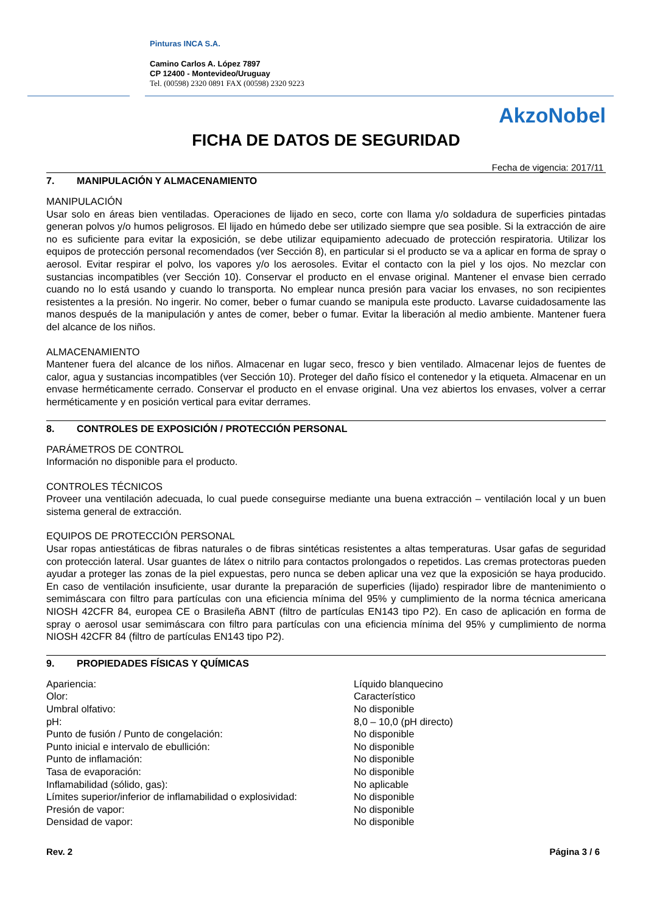Pinturas INCA S.A.
Camino Carlos A. López 7897
CP 12400 - Montevideo/Uruguay
Tel. (00598) 2320 0891 FAX (00598) 2320 9223
AkzoNobel
FICHA DE DATOS DE SEGURIDAD
Fecha de vigencia: 2017/11
7. MANIPULACIÓN Y ALMACENAMIENTO
MANIPULACIÓN
Usar solo en áreas bien ventiladas. Operaciones de lijado en seco, corte con llama y/o soldadura de superficies pintadas generan polvos y/o humos peligrosos. El lijado en húmedo debe ser utilizado siempre que sea posible. Si la extracción de aire no es suficiente para evitar la exposición, se debe utilizar equipamiento adecuado de protección respiratoria. Utilizar los equipos de protección personal recomendados (ver Sección 8), en particular si el producto se va a aplicar en forma de spray o aerosol. Evitar respirar el polvo, los vapores y/o los aerosoles. Evitar el contacto con la piel y los ojos. No mezclar con sustancias incompatibles (ver Sección 10). Conservar el producto en el envase original. Mantener el envase bien cerrado cuando no lo está usando y cuando lo transporta. No emplear nunca presión para vaciar los envases, no son recipientes resistentes a la presión. No ingerir. No comer, beber o fumar cuando se manipula este producto. Lavarse cuidadosamente las manos después de la manipulación y antes de comer, beber o fumar. Evitar la liberación al medio ambiente. Mantener fuera del alcance de los niños.
ALMACENAMIENTO
Mantener fuera del alcance de los niños. Almacenar en lugar seco, fresco y bien ventilado. Almacenar lejos de fuentes de calor, agua y sustancias incompatibles (ver Sección 10). Proteger del daño físico el contenedor y la etiqueta. Almacenar en un envase herméticamente cerrado. Conservar el producto en el envase original. Una vez abiertos los envases, volver a cerrar herméticamente y en posición vertical para evitar derrames.
8. CONTROLES DE EXPOSICIÓN / PROTECCIÓN PERSONAL
PARÁMETROS DE CONTROL
Información no disponible para el producto.
CONTROLES TÉCNICOS
Proveer una ventilación adecuada, lo cual puede conseguirse mediante una buena extracción – ventilación local y un buen sistema general de extracción.
EQUIPOS DE PROTECCIÓN PERSONAL
Usar ropas antiestáticas de fibras naturales o de fibras sintéticas resistentes a altas temperaturas. Usar gafas de seguridad con protección lateral. Usar guantes de látex o nitrilo para contactos prolongados o repetidos. Las cremas protectoras pueden ayudar a proteger las zonas de la piel expuestas, pero nunca se deben aplicar una vez que la exposición se haya producido. En caso de ventilación insuficiente, usar durante la preparación de superficies (lijado) respirador libre de mantenimiento o semimáscara con filtro para partículas con una eficiencia mínima del 95% y cumplimiento de la norma técnica americana NIOSH 42CFR 84, europea CE o Brasileña ABNT (filtro de partículas EN143 tipo P2). En caso de aplicación en forma de spray o aerosol usar semimáscara con filtro para partículas con una eficiencia mínima del 95% y cumplimiento de norma NIOSH 42CFR 84 (filtro de partículas EN143 tipo P2).
9. PROPIEDADES FÍSICAS Y QUÍMICAS
| Apariencia: | Líquido blanquecino |
| Olor: | Característico |
| Umbral olfativo: | No disponible |
| pH: | 8,0 – 10,0 (pH directo) |
| Punto de fusión / Punto de congelación: | No disponible |
| Punto inicial e intervalo de ebullición: | No disponible |
| Punto de inflamación: | No disponible |
| Tasa de evaporación: | No disponible |
| Inflamabilidad (sólido, gas): | No aplicable |
| Límites superior/inferior de inflamabilidad o explosividad: | No disponible |
| Presión de vapor: | No disponible |
| Densidad de vapor: | No disponible |
Rev. 2 Página 3 / 6